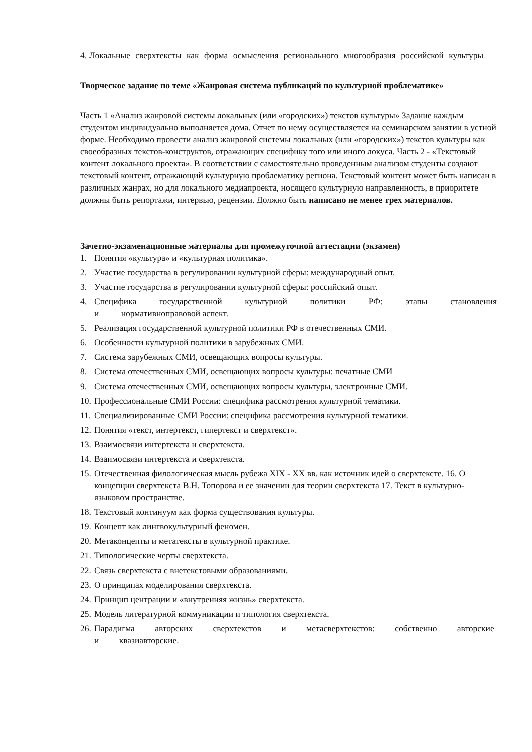4. Локальные сверхтексты как форма осмысления регионального многообразия российской культуры
Творческое задание по теме «Жанровая система публикаций по культурной проблематике»
Часть 1 «Анализ жанровой системы локальных (или «городских») текстов культуры» Задание каждым студентом индивидуально выполняется дома. Отчет по нему осуществляется на семинарском занятии в устной форме. Необходимо провести анализ жанровой системы локальных (или «городских») текстов культуры как своеобразных текстов-конструктов, отражающих специфику того или иного локуса. Часть 2 - «Текстовый контент локального проекта». В соответствии с самостоятельно проведенным анализом студенты создают текстовый контент, отражающий культурную проблематику региона. Текстовый контент может быть написан в различных жанрах, но для локального медиапроекта, носящего культурную направленность, в приоритете должны быть репортажи, интервью, рецензии. Должно быть написано не менее трех материалов.
Зачетно-экзаменационные материалы для промежуточной аттестации (экзамен)
1. Понятия «культура» и «культурная политика».
2. Участие государства в регулировании культурной сферы: международный опыт.
3. Участие государства в регулировании культурной сферы: российский опыт.
4. Специфика государственной культурной политики РФ: этапы становления и нормативноправовой аспект.
5. Реализация государственной культурной политики РФ в отечественных СМИ.
6. Особенности культурной политики в зарубежных СМИ.
7. Система зарубежных СМИ, освещающих вопросы культуры.
8. Система отечественных СМИ, освещающих вопросы культуры: печатные СМИ
9. Система отечественных СМИ, освещающих вопросы культуры, электронные СМИ.
10. Профессиональные СМИ России: специфика рассмотрения культурной тематики.
11. Специализированные СМИ России: специфика рассмотрения культурной тематики.
12. Понятия «текст, интертекст, гипертекст и сверхтекст».
13. Взаимосвязи интертекста и сверхтекста.
14. Взаимосвязи интертекста и сверхтекста.
15. Отечественная филологическая мысль рубежа XIX - XX вв. как источник идей о сверхтексте. 16. О концепции сверхтекста В.Н. Топорова и ее значении для теории сверхтекста 17. Текст в культурно-языковом пространстве.
18. Текстовый континуум как форма существования культуры.
19. Концепт как лингвокультурный феномен.
20. Метаконцепты и метатексты в культурной практике.
21. Типологические черты сверхтекста.
22. Связь сверхтекста с внетекстовыми образованиями.
23. О принципах моделирования сверхтекста.
24. Принцип центрации и «внутренняя жизнь» сверхтекста.
25. Модель литературной коммуникации и типология сверхтекста.
26. Парадигма авторских сверхтекстов и метасверхтекстов: собственно авторские и квазиавторские.